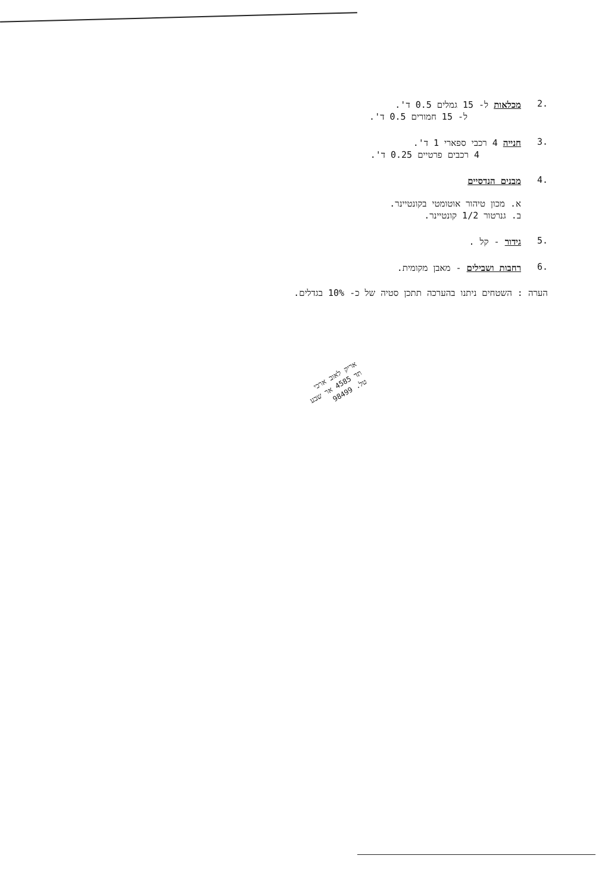.2 מכלאות ל- 15 גמלים 0.5 ד'.
ל- 15 חמורים 0.5 ד'.
.3 חנייה 4 רכבי ספארי 1 ד'.
4 רכבים פרטיים 0.25 ד'.
.4 מבנים הנדסיים
א. מכון טיהור אוטומטי בקונטיינר.
ב. גנרטור 1/2 קונטיינר.
.5 גידור - קל .
.6 רחבות ושבילים - מאבן מקומית.
הערה : השטחים ניתנו בהערכה תתכן סטיה של כ- 10% בגדלים.
אריק לאוב ארכי
תד 4585 אר שבע
טל. 98499